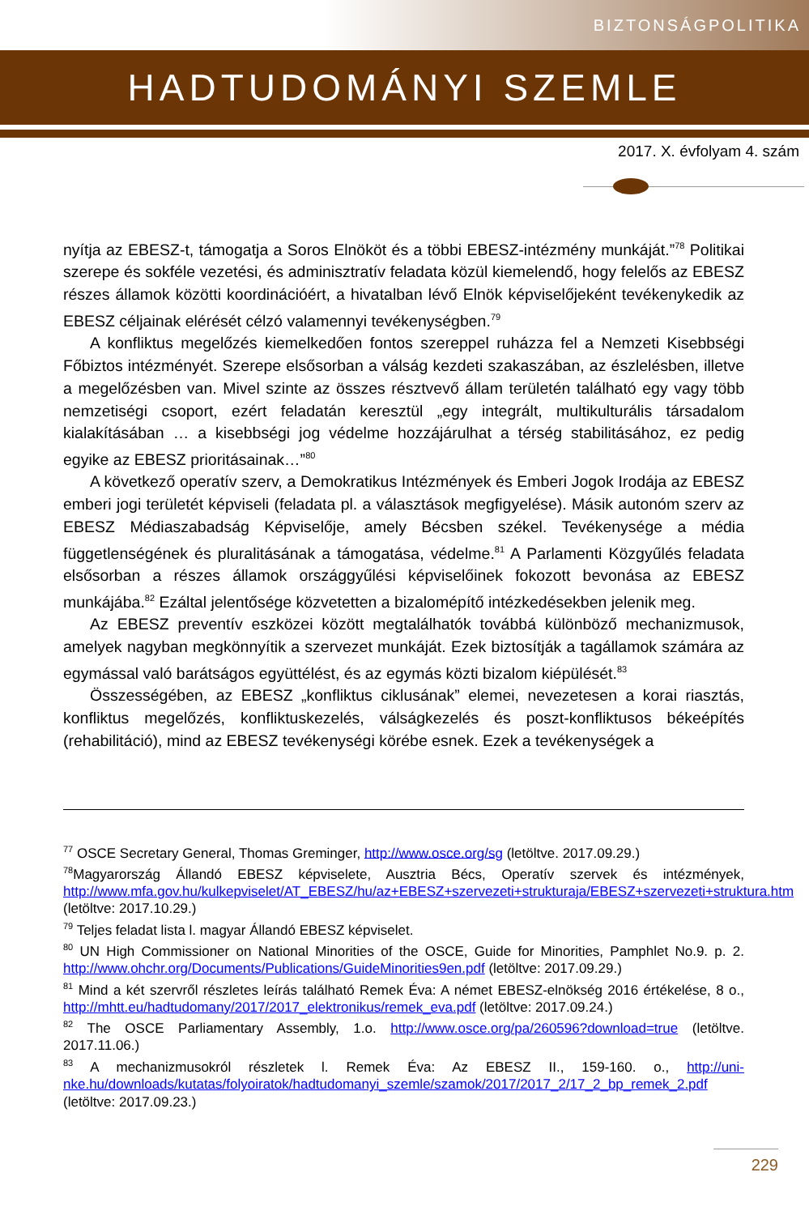BIZTONSÁGPOLITIKA
HADTUDOMÁNYI SZEMLE
2017. X. évfolyam 4. szám
nyítja az EBESZ-t, támogatja a Soros Elnököt és a többi EBESZ-intézmény munkáját.”<sup>78</sup> Politikai szerepe és sokféle vezetési, és adminisztratív feladata közül kiemelendő, hogy felelős az EBESZ részes államok közötti koordinációért, a hivatalban lévő Elnök képviselőjeként tevékenykedik az EBESZ céljainak elérését célzó valamennyi tevékenységben.<sup>79</sup>
A konfliktus megelőzés kiemelkedően fontos szereppel ruházza fel a Nemzeti Kisebbségi Főbiztos intézményét. Szerepe elsősorban a válság kezdeti szakaszában, az észlelésben, illetve a megelőzésben van. Mivel szinte az összes résztvevő állam területén található egy vagy több nemzetiségi csoport, ezért feladatán keresztül „egy integrált, multikulturális társadalom kialakításában … a kisebbségi jog védelme hozzájárulhat a térség stabilitásához, ez pedig egyike az EBESZ prioritásainak…”<sup>80</sup>
A következő operatív szerv, a Demokratikus Intézmények és Emberi Jogok Irodája az EBESZ emberi jogi területét képviseli (feladata pl. a választások megfigyelése). Másik autonóm szerv az EBESZ Médiaszabadság Képviselője, amely Bécsben székel. Tevékenysége a média függetlenségének és pluralitásának a támogatása, védelme.<sup>81</sup> A Parlamenti Közgyűlés feladata elsősorban a részes államok országgyűlési képviselőinek fokozott bevonása az EBESZ munkájába.<sup>82</sup> Ezáltal jelentősége közvetetten a bizalomépítő intézkedésekben jelenik meg.
Az EBESZ preventív eszközei között megtalálhatók továbbá különböző mechanizmusok, amelyek nagyban megkönnyítik a szervezet munkáját. Ezek biztosítják a tagállamok számára az egymással való barátságos együttélést, és az egymás közti bizalom kiépülését.<sup>83</sup>
Összességében, az EBESZ „konfliktus ciklusának” elemei, nevezetesen a korai riasztás, konfliktus megelőzés, konfliktuskezelés, válságkezelés és poszt-konfliktusos békeépítés (rehabilitáció), mind az EBESZ tevékenységi körébe esnek. Ezek a tevékenységek a
<sup>77</sup> OSCE Secretary General, Thomas Greminger, http://www.osce.org/sg (letöltve. 2017.09.29.)
<sup>78</sup> Magyarország Állandó EBESZ képviselete, Ausztria Bécs, Operatív szervek és intézmények, http://www.mfa.gov.hu/kulkepviselet/AT_EBESZ/hu/az+EBESZ+szervezeti+strukturaja/EBESZ+szervezeti+struktura.htm (letöltve: 2017.10.29.)
<sup>79</sup> Teljes feladat lista l. magyar Állandó EBESZ képviselet.
<sup>80</sup> UN High Commissioner on National Minorities of the OSCE, Guide for Minorities, Pamphlet No.9. p. 2. http://www.ohchr.org/Documents/Publications/GuideMinorities9en.pdf (letöltve: 2017.09.29.)
<sup>81</sup> Mind a két szervről részletes leírás található Remek Éva: A német EBESZ-elnökség 2016 értékelése, 8 o., http://mhtt.eu/hadtudomany/2017/2017_elektronikus/remek_eva.pdf (letöltve: 2017.09.24.)
<sup>82</sup> The OSCE Parliamentary Assembly, 1.o. http://www.osce.org/pa/260596?download=true (letöltve. 2017.11.06.)
<sup>83</sup> A mechanizmusokról részletek l. Remek Éva: Az EBESZ II., 159-160. o., http://uni-nke.hu/downloads/kutatas/folyoiratok/hadtudomanyi_szemle/szamok/2017/2017_2/17_2_bp_remek_2.pdf (letöltve: 2017.09.23.)
229